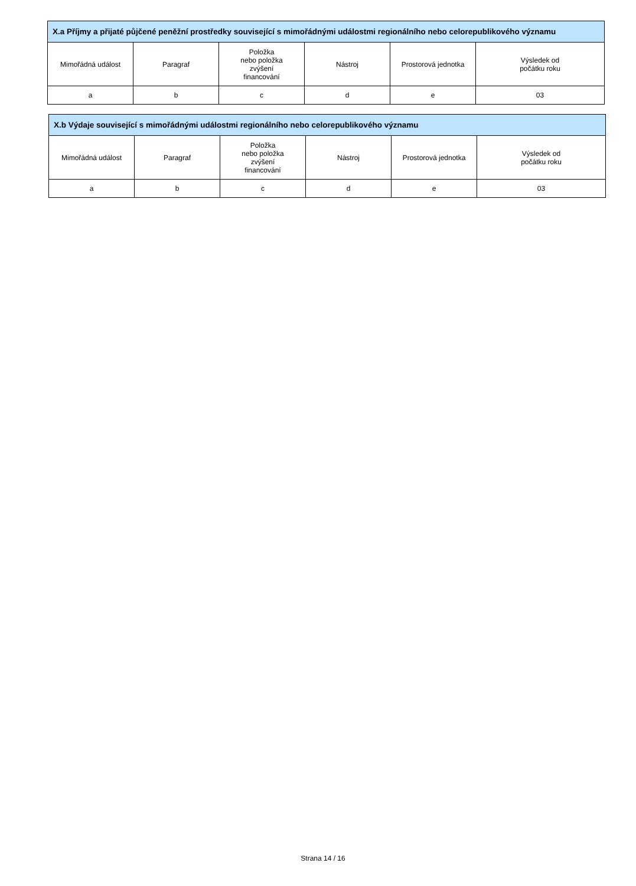| X.a Příjmy a přijaté půjčené peněžní prostředky související s mimořádnými událostmi regionálního nebo celorepublikového významu | | | | | |
| --- | --- | --- | --- | --- | --- |
| Mimořádná událost | Paragraf | Položka nebo položka zvýšení financování | Nástroj | Prostorová jednotka | Výsledek od počátku roku |
| a | b | c | d | e | 03 |
| X.b Výdaje související s mimořádnými událostmi regionálního nebo celorepublikového významu | | | | | |
| --- | --- | --- | --- | --- | --- |
| Mimořádná událost | Paragraf | Položka nebo položka zvýšení financování | Nástroj | Prostorová jednotka | Výsledek od počátku roku |
| a | b | c | d | e | 03 |
Strana 14 / 16